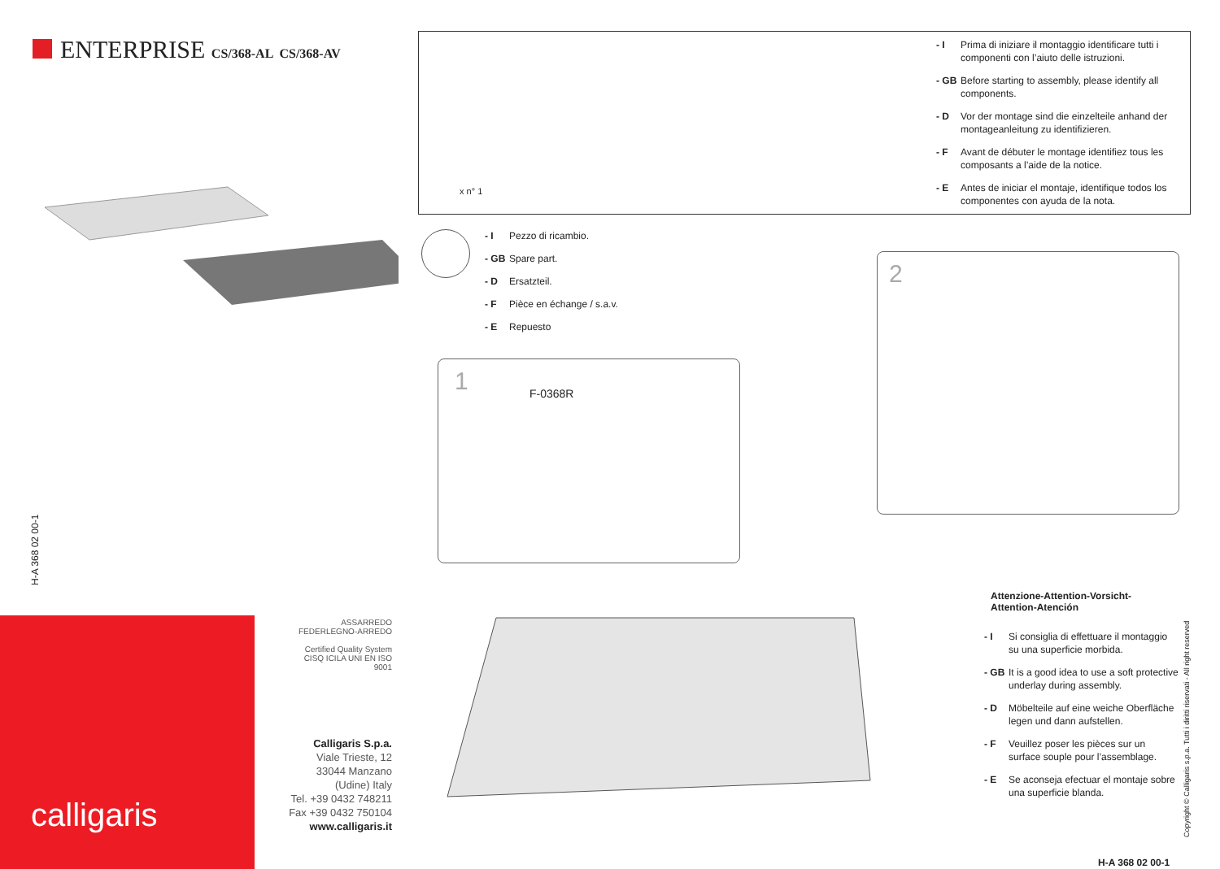ENTERPRISE CS/368-AL CS/368-AV
H-A 368 02 00-1
calligaris
ASSARREDO
FEDERLEGNO-ARREDO
Certified Quality System
CISQ ICILA UNI EN ISO 9001
Calligaris S.p.a.
Viale Trieste, 12
33044 Manzano
(Udine) Italy
Tel. +39 0432 748211
Fax +39 0432 750104
www.calligaris.it
x n° 1
- I Prima di iniziare il montaggio identificare tutti i componenti con l’aiuto delle istruzioni.
- GB Before starting to assembly, please identify all components.
- D Vor der montage sind die einzelteile anhand der montageanleitung zu identifizieren.
- F Avant de débuter le montage identifiez tous les composants a l’aide de la notice.
- E Antes de iniciar el montaje, identifique todos los componentes con ayuda de la nota.
- I Pezzo di ricambio.
- GB Spare part.
- D Ersatzteil.
- F Pièce en échange / s.a.v.
- E Repuesto
1 F-0368R
2
Attenzione-Attention-Vorsicht-
Attention-Atención
- I Si consiglia di effettuare il montaggio su una superficie morbida.
- GB It is a good idea to use a soft protective underlay during assembly.
- D Möbelteile auf eine weiche Oberfläche legen und dann aufstellen.
- F Veuillez poser les pièces sur un surface souple pour l’assemblage.
- E Se aconseja efectuar el montaje sobre una superficie blanda.
Copyright © Calligaris s.p.a. Tutti i diritti riservati - All right reserved
H-A 368 02 00-1